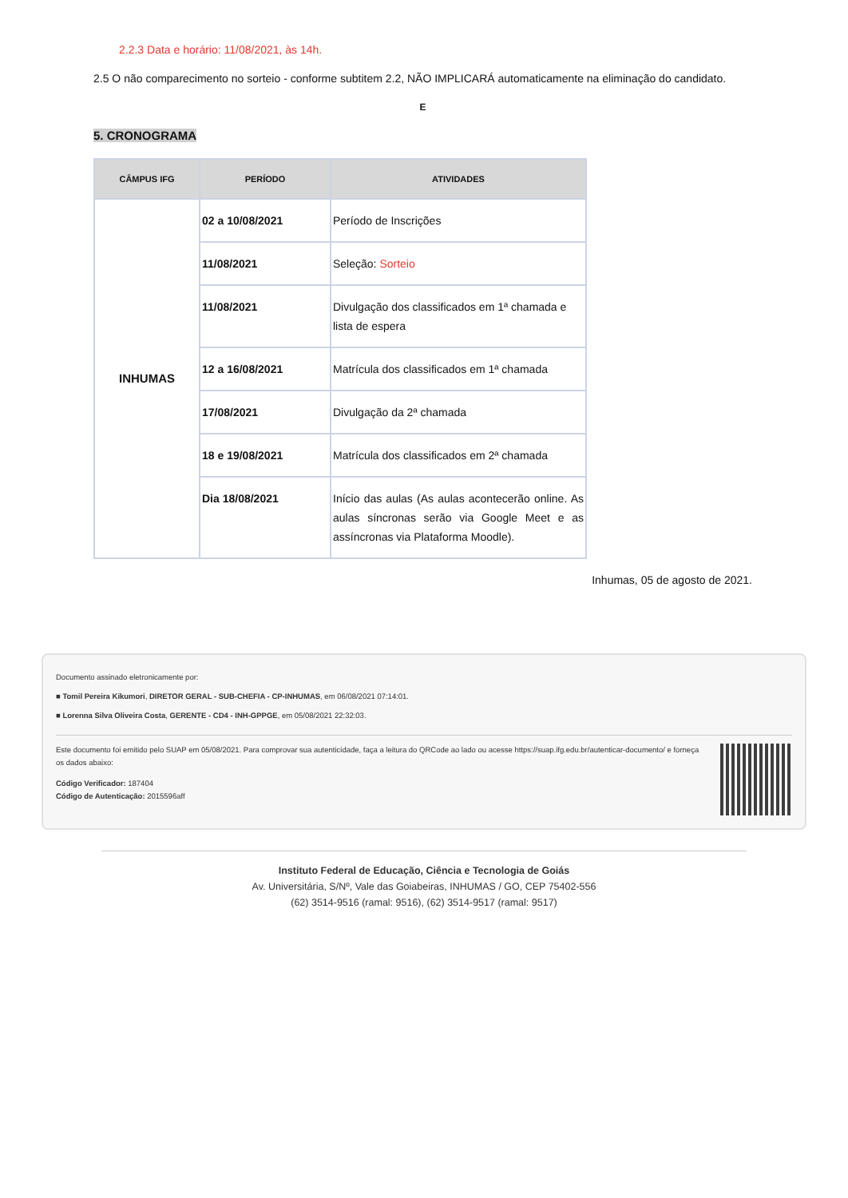2.2.3 Data e horário: 11/08/2021, às 14h.
2.5 O não comparecimento no sorteio - conforme subtitem 2.2, NÃO IMPLICARÁ automaticamente na eliminação do candidato.
E
5. CRONOGRAMA
| CÂMPUS IFG | PERÍODO | ATIVIDADES |
| --- | --- | --- |
| INHUMAS | 02 a 10/08/2021 | Período de Inscrições |
| | 11/08/2021 | Seleção: Sorteio |
| | 11/08/2021 | Divulgação dos classificados em 1ª chamada e lista de espera |
| | 12 a 16/08/2021 | Matrícula dos classificados em 1ª chamada |
| | 17/08/2021 | Divulgação da 2ª chamada |
| | 18 e 19/08/2021 | Matrícula dos classificados em 2ª chamada |
| | Dia 18/08/2021 | Início das aulas (As aulas acontecerão online. As aulas síncronas serão via Google Meet e as assíncronas via Plataforma Moodle). |
Inhumas, 05 de agosto de 2021.
Documento assinado eletronicamente por:
■ Tomil Pereira Kikumori, DIRETOR GERAL - SUB-CHEFIA - CP-INHUMAS, em 06/08/2021 07:14:01.
■ Lorenna Silva Oliveira Costa, GERENTE - CD4 - INH-GPPGE, em 05/08/2021 22:32:03.
Este documento foi emitido pelo SUAP em 05/08/2021. Para comprovar sua autenticidade, faça a leitura do QRCode ao lado ou acesse https://suap.ifg.edu.br/autenticar-documento/ e forneça os dados abaixo:
Código Verificador: 187404
Código de Autenticação: 2015596aff
Instituto Federal de Educação, Ciência e Tecnologia de Goiás
Av. Universitária, S/Nº, Vale das Goiabeiras, INHUMAS / GO, CEP 75402-556
(62) 3514-9516 (ramal: 9516), (62) 3514-9517 (ramal: 9517)